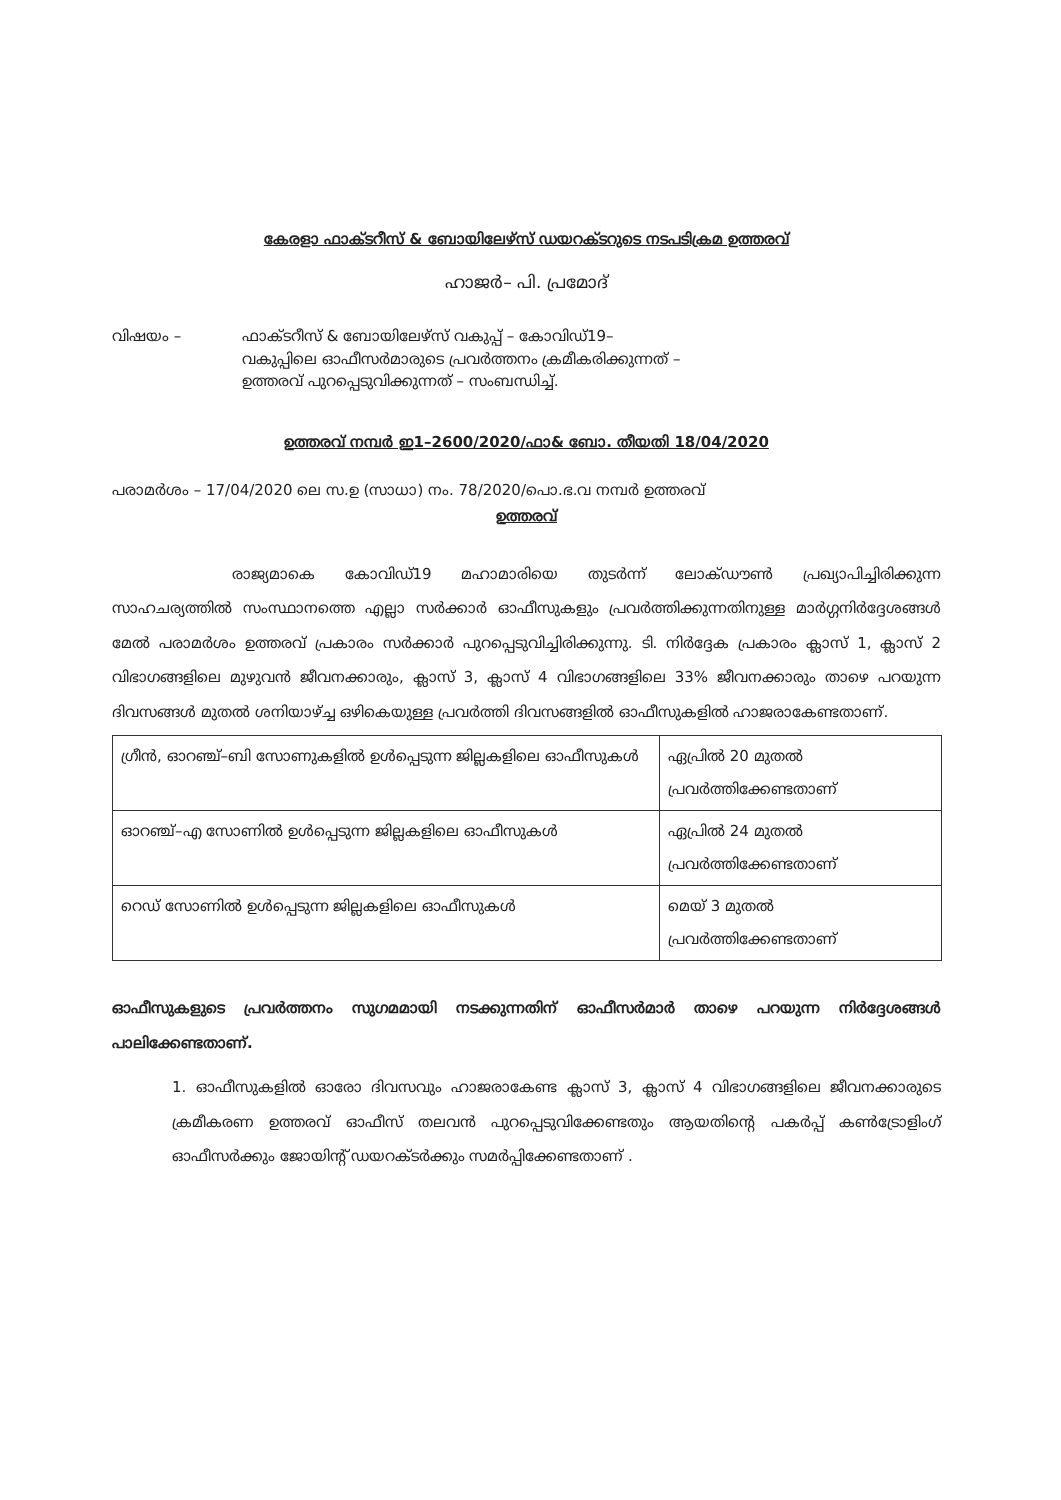കേരളാ ഫാക്ടറീസ് & ബോയിലേഴ്സ് ഡയറക്ടറുടെ നടപടിക്രമ ഉത്തരവ്
ഹാജർ– പി. പ്രമോദ്
വിഷയം – ഫാക്ടറീസ് & ബോയിലേഴ്സ് വകുപ്പ് – കോവിഡ്19–
വകുപ്പിലെ ഓഫീസർമാരുടെ പ്രവർത്തനം ക്രമീകരിക്കുന്നത് –
ഉത്തരവ് പുറപ്പെടുവിക്കുന്നത് – സംബന്ധിച്ച്.
ഉത്തരവ് നമ്പർ ഇ1–2600/2020/ഫാ& ബോ. തീയതി 18/04/2020
പരാമർശം – 17/04/2020 ലെ സ.ഉ (സാധാ) നം. 78/2020/പൊ.ഭ.വ നമ്പർ ഉത്തരവ്
ഉത്തരവ്
        രാജ്യമാകെ കോവിഡ്19 മഹാമാരിയെ തുടർന്ന് ലോക്ഡൗൺ പ്രഖ്യാപിച്ചിരിക്കുന്ന സാഹചര്യത്തിൽ സംസ്ഥാനത്തെ എല്ലാ സർക്കാർ ഓഫീസുകളും പ്രവർത്തിക്കുന്നതിനുള്ള മാർഗ്ഗനിർദ്ദേശങ്ങൾ മേൽ പരാമർശം ഉത്തരവ് പ്രകാരം സർക്കാർ പുറപ്പെടുവിച്ചിരിക്കുന്നു. ടി. നിർദ്ദേക പ്രകാരം ക്ലാസ് 1, ക്ലാസ് 2 വിഭാഗങ്ങളിലെ മുഴുവൻ ജീവനക്കാരും, ക്ലാസ് 3, ക്ലാസ് 4 വിഭാഗങ്ങളിലെ 33% ജീവനക്കാരും താഴെ പറയുന്ന ദിവസങ്ങൾ മുതൽ ശനിയാഴ്ച്ച ഒഴികെയുള്ള പ്രവർത്തി ദിവസങ്ങളിൽ ഓഫീസുകളിൽ ഹാജരാകേണ്ടതാണ്.
| ഗ്രീൻ, ഓറഞ്ച്–ബി സോണുകളിൽ ഉൾപ്പെടുന്ന ജില്ലകളിലെ ഓഫീസുകൾ | ഏപ്രിൽ 20 മുതൽ പ്രവർത്തിക്കേണ്ടതാണ് |
| ഓറഞ്ച്–എ സോണിൽ ഉൾപ്പെടുന്ന ജില്ലകളിലെ ഓഫീസുകൾ | ഏപ്രിൽ 24 മുതൽ പ്രവർത്തിക്കേണ്ടതാണ് |
| റെഡ് സോണിൽ ഉൾപ്പെടുന്ന ജില്ലകളിലെ ഓഫീസുകൾ | മെയ് 3 മുതൽ പ്രവർത്തിക്കേണ്ടതാണ് |
ഓഫീസുകളുടെ പ്രവർത്തനം സുഗമമായി നടക്കുന്നതിന് ഓഫീസർമാർ താഴെ പറയുന്ന നിർദ്ദേശങ്ങൾ പാലിക്കേണ്ടതാണ്.
1. ഓഫീസുകളിൽ ഓരോ ദിവസവും ഹാജരാകേണ്ട ക്ലാസ് 3, ക്ലാസ് 4 വിഭാഗങ്ങളിലെ ജീവനക്കാരുടെ ക്രമീകരണ ഉത്തരവ് ഓഫീസ് തലവൻ പുറപ്പെടുവിക്കേണ്ടതും ആയതിന്റെ പകർപ്പ് കൺട്രോളിംഗ് ഓഫീസർക്കും ജോയിന്റ് ഡയറക്ടർക്കും സമർപ്പിക്കേണ്ടതാണ് .